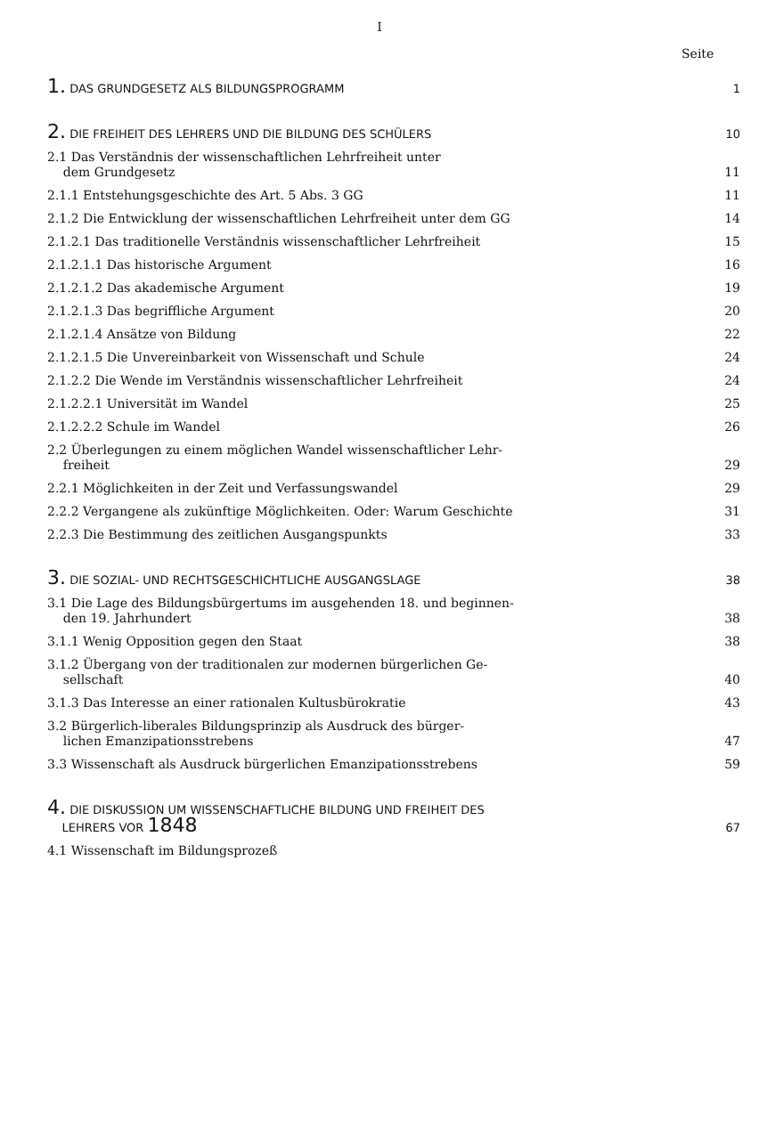I
Seite
1. DAS GRUNDGESETZ ALS BILDUNGSPROGRAMM 1
2. DIE FREIHEIT DES LEHRERS UND DIE BILDUNG DES SCHÜLERS 10
2.1 Das Verständnis der wissenschaftlichen Lehrfreiheit unter
dem Grundgesetz 11
2.1.1 Entstehungsgeschichte des Art. 5 Abs. 3 GG 11
2.1.2 Die Entwicklung der wissenschaftlichen Lehrfreiheit unter dem GG 14
2.1.2.1 Das traditionelle Verständnis wissenschaftlicher Lehrfreiheit 15
2.1.2.1.1 Das historische Argument 16
2.1.2.1.2 Das akademische Argument 19
2.1.2.1.3 Das begriffliche Argument 20
2.1.2.1.4 Ansätze von Bildung 22
2.1.2.1.5 Die Unvereinbarkeit von Wissenschaft und Schule 24
2.1.2.2 Die Wende im Verständnis wissenschaftlicher Lehrfreiheit 24
2.1.2.2.1 Universität im Wandel 25
2.1.2.2.2 Schule im Wandel 26
2.2 Überlegungen zu einem möglichen Wandel wissenschaftlicher Lehr-
freiheit 29
2.2.1 Möglichkeiten in der Zeit und Verfassungswandel 29
2.2.2 Vergangene als zukünftige Möglichkeiten. Oder: Warum Geschichte 31
2.2.3 Die Bestimmung des zeitlichen Ausgangspunkts 33
3. DIE SOZIAL- UND RECHTSGESCHICHTLICHE AUSGANGSLAGE 38
3.1 Die Lage des Bildungsbürgertums im ausgehenden 18. und beginnen-
den 19. Jahrhundert 38
3.1.1 Wenig Opposition gegen den Staat 38
3.1.2 Übergang von der traditionalen zur modernen bürgerlichen Ge-
sellschaft 40
3.1.3 Das Interesse an einer rationalen Kultusbürokratie 43
3.2 Bürgerlich-liberales Bildungsprinzip als Ausdruck des bürger-
lichen Emanzipationsstrebens 47
3.3 Wissenschaft als Ausdruck bürgerlichen Emanzipationsstrebens 59
4. DIE DISKUSSION UM WISSENSCHAFTLICHE BILDUNG UND FREIHEIT DES
LEHRERS VOR 1848 67
4.1 Wissenschaft im Bildungsprozeß